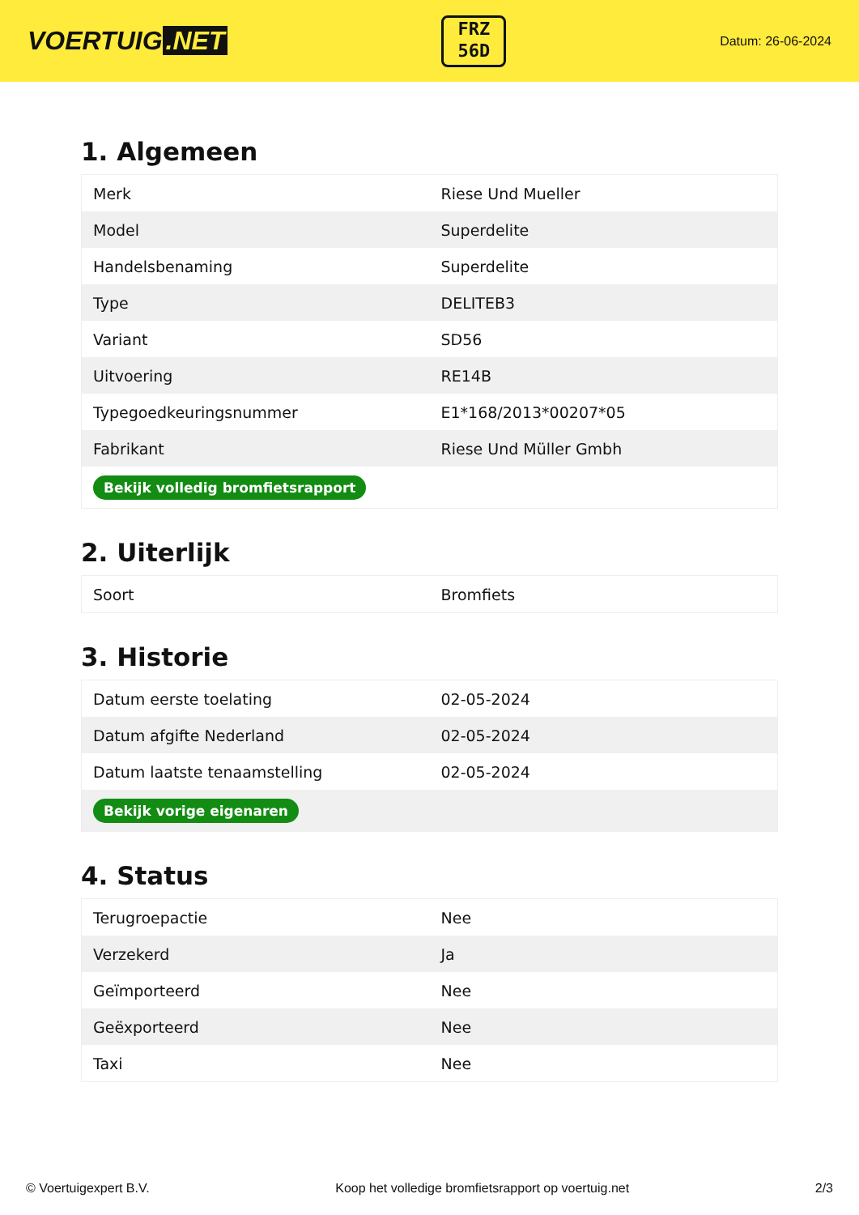VOERTUIG.NET
FRZ
56D
Datum: 26-06-2024
1. Algemeen
| Merk | Riese Und Mueller |
| Model | Superdelite |
| Handelsbenaming | Superdelite |
| Type | DELITEB3 |
| Variant | SD56 |
| Uitvoering | RE14B |
| Typegoedkeuringsnummer | E1*168/2013*00207*05 |
| Fabrikant | Riese Und Müller Gmbh |
| Bekijk volledig bromfietsrapport | |
2. Uiterlijk
| Soort | Bromfiets |
3. Historie
| Datum eerste toelating | 02-05-2024 |
| Datum afgifte Nederland | 02-05-2024 |
| Datum laatste tenaamstelling | 02-05-2024 |
| Bekijk vorige eigenaren | |
4. Status
| Terugroepactie | Nee |
| Verzekerd | Ja |
| Geïmporteerd | Nee |
| Geëxporteerd | Nee |
| Taxi | Nee |
© Voertuigexpert B.V. Koop het volledige bromfietsrapport op voertuig.net 2/3